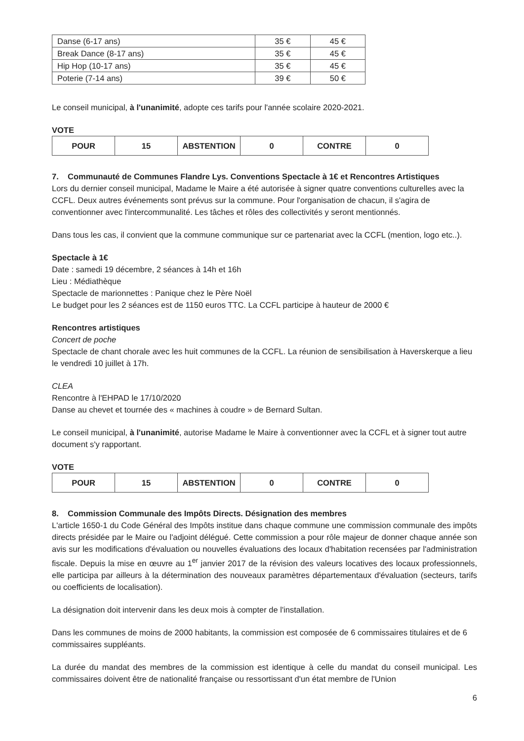| Danse (6-17 ans) | 35 € | 45 € |
| Break Dance (8-17 ans) | 35 € | 45 € |
| Hip Hop (10-17 ans) | 35 € | 45 € |
| Poterie (7-14 ans) | 39 € | 50 € |
Le conseil municipal, à l'unanimité, adopte ces tarifs pour l'année scolaire 2020-2021.
VOTE
| POUR | 15 | ABSTENTION | 0 | CONTRE | 0 |
7. Communauté de Communes Flandre Lys. Conventions Spectacle à 1€ et Rencontres Artistiques
Lors du dernier conseil municipal, Madame le Maire a été autorisée à signer quatre conventions culturelles avec la CCFL. Deux autres événements sont prévus sur la commune. Pour l'organisation de chacun, il s'agira de conventionner avec l'intercommunalité. Les tâches et rôles des collectivités y seront mentionnés.
Dans tous les cas, il convient que la commune communique sur ce partenariat avec la CCFL (mention, logo etc..).
Spectacle à 1€
Date : samedi 19 décembre, 2 séances à 14h et 16h
Lieu : Médiathèque
Spectacle de marionnettes : Panique chez le Père Noël
Le budget pour les 2 séances est de 1150 euros TTC. La CCFL participe à hauteur de 2000 €
Rencontres artistiques
Concert de poche
Spectacle de chant chorale avec les huit communes de la CCFL. La réunion de sensibilisation à Haverskerque a lieu le vendredi 10 juillet à 17h.
CLEA
Rencontre à l'EHPAD le 17/10/2020
Danse au chevet et tournée des « machines à coudre » de Bernard Sultan.
Le conseil municipal, à l'unanimité, autorise Madame le Maire à conventionner avec la CCFL et à signer tout autre document s'y rapportant.
VOTE
| POUR | 15 | ABSTENTION | 0 | CONTRE | 0 |
8. Commission Communale des Impôts Directs. Désignation des membres
L'article 1650-1 du Code Général des Impôts institue dans chaque commune une commission communale des impôts directs présidée par le Maire ou l'adjoint délégué. Cette commission a pour rôle majeur de donner chaque année son avis sur les modifications d'évaluation ou nouvelles évaluations des locaux d'habitation recensées par l'administration fiscale. Depuis la mise en œuvre au 1<sup>er</sup> janvier 2017 de la révision des valeurs locatives des locaux professionnels, elle participa par ailleurs à la détermination des nouveaux paramètres départementaux d'évaluation (secteurs, tarifs ou coefficients de localisation).
La désignation doit intervenir dans les deux mois à compter de l'installation.
Dans les communes de moins de 2000 habitants, la commission est composée de 6 commissaires titulaires et de 6 commissaires suppléants.
La durée du mandat des membres de la commission est identique à celle du mandat du conseil municipal. Les commissaires doivent être de nationalité française ou ressortissant d'un état membre de l'Union
6